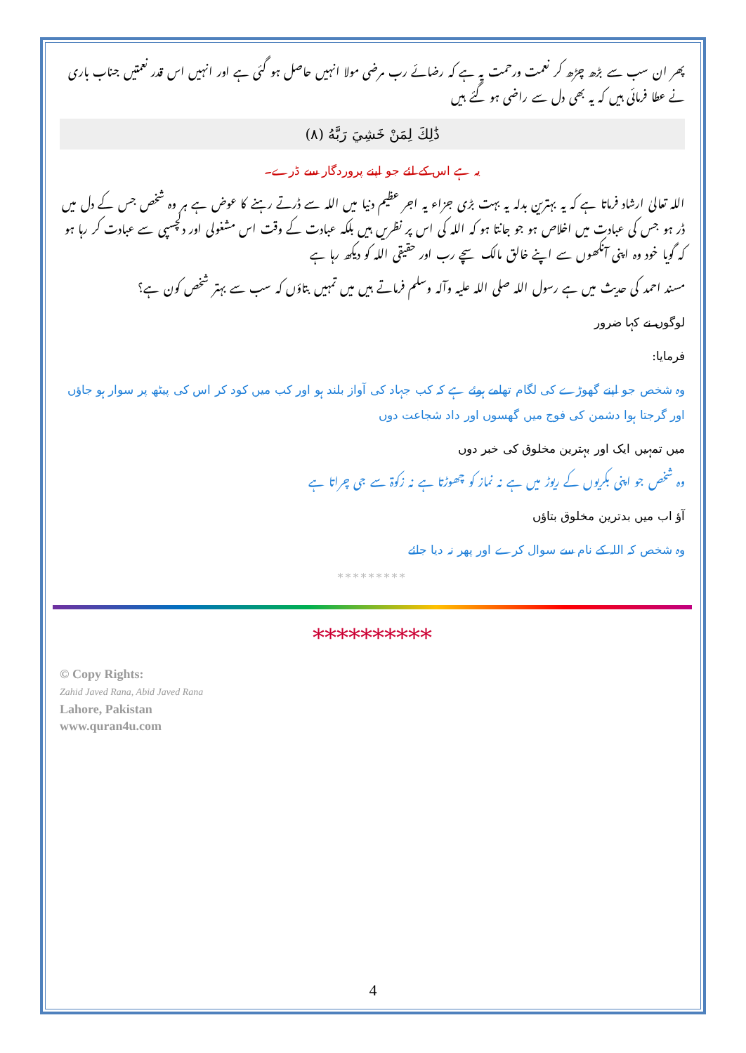پھر ان سب سے بڑھ چڑھ کر نعمت ورحمت یہ ہے کہ رضائے رب مرضی مولا انہیں حاصل ہو گئی ہے اور انہیں اس قدر نعمتیں جناب باری نے عطا فرمائی ہیں کہ یہ بھی دل سے راضی ہو گئے ہیں
ذَٰلِكَ لِمَنْ خَشِيَ رَبَّهُ (٨)
یہ ہے اس کے لئے جو اپنے پروردگار سے ڈرے۔
اللہ تعالیٰ ارشاد فرماتا ہے کہ یہ بہترین بدلہ یہ بہت بڑی جزاء یہ اجر عظیم دنیا میں اللہ سے ڈرتے رہنے کا عوض ہے ہر وہ شخص جس کے دل میں ڈر ہو جس کی عبادت میں اخلاص ہو جو جانتا ہو کہ اللہ کی اس پر نظریں ہیں بلکہ عبادت کے وقت اس مشغولی اور دلچسپی سے عبادت کر رہا ہو کہ گویا خود وہ اپنی آنکھوں سے اپنے خالق مالک سچے رب اور حقیقی اللہ کو دیکھ رہا ہے
مسند احمد کی حدیث میں ہے رسول اللہ صلی اللہ علیہ وآلہ وسلم فرماتے ہیں میں تمہیں بتاؤں کہ سب سے بہتر شخص کون ہے؟
لوگوں نے کہا ضرور
فرمایا:
وہ شخص جو اپنے گھوڑے کی لگام تھامے ہوئے ہے کہ کب جہاد کی آواز بلند ہو اور کب میں کود کر اس کی پیٹھ پر سوار ہو جاؤں اور گرجتا ہوا دشمن کی فوج میں گھسوں اور داد شجاعت دوں
میں تمہیں ایک اور بہترین مخلوق کی خبر دوں
وہ شخص جو اپنی بکریوں کے ریوڑ میں ہے نہ نماز کو چھوڑتا ہے نہ زکوۃ سے جی چراتا ہے
آؤ اب میں بدترین مخلوق بتاؤں
وہ شخص کہ اللہ کے نام سے سوال کرے اور پھر نہ دیا جائے
*********
**********
© Copy Rights:
Zahid Javed Rana, Abid Javed Rana
Lahore, Pakistan
www.quran4u.com
4